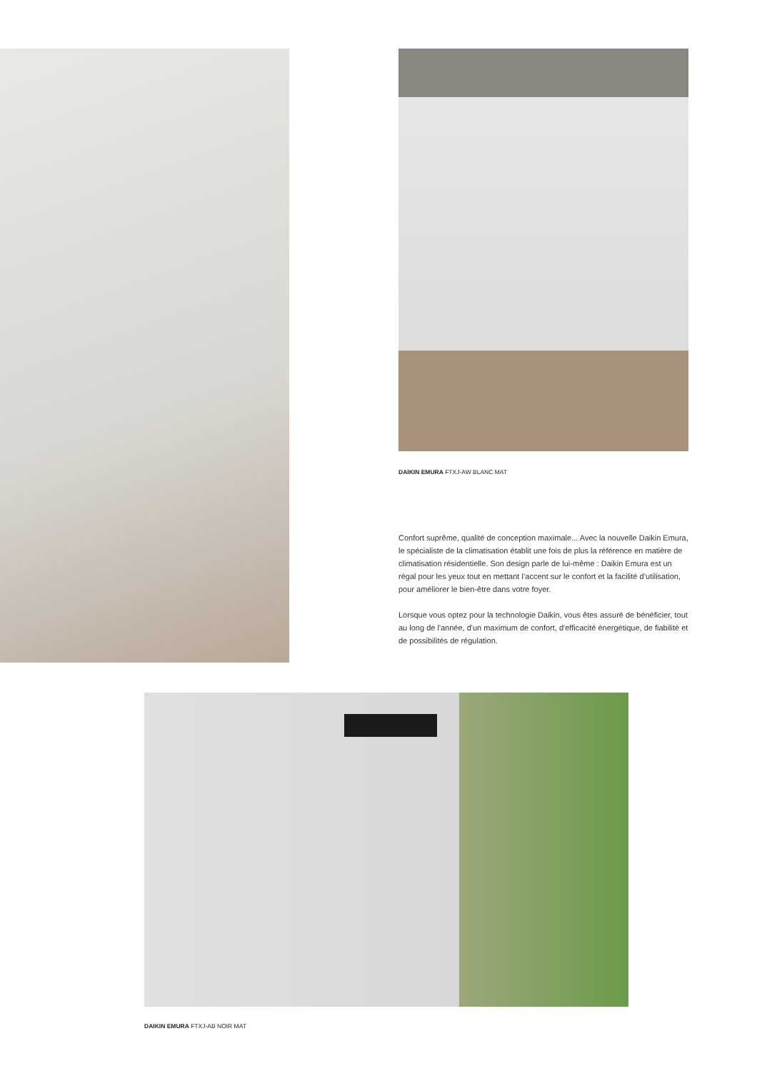DAIKIN EMURA FTXJ-AW BLANC MAT
Confort suprême, qualité de conception maximale... Avec la nouvelle Daikin Emura, le spécialiste de la climatisation établit une fois de plus la référence en matière de climatisation résidentielle. Son design parle de lui-même : Daikin Emura est un régal pour les yeux tout en mettant l’accent sur le confort et la facilité d’utilisation, pour améliorer le bien-être dans votre foyer.
Lorsque vous optez pour la technologie Daikin, vous êtes assuré de bénéficier, tout au long de l'année, d'un maximum de confort, d'efficacité énergétique, de fiabilité et de possibilités de régulation.
DAIKIN EMURA FTXJ-AB NOIR MAT